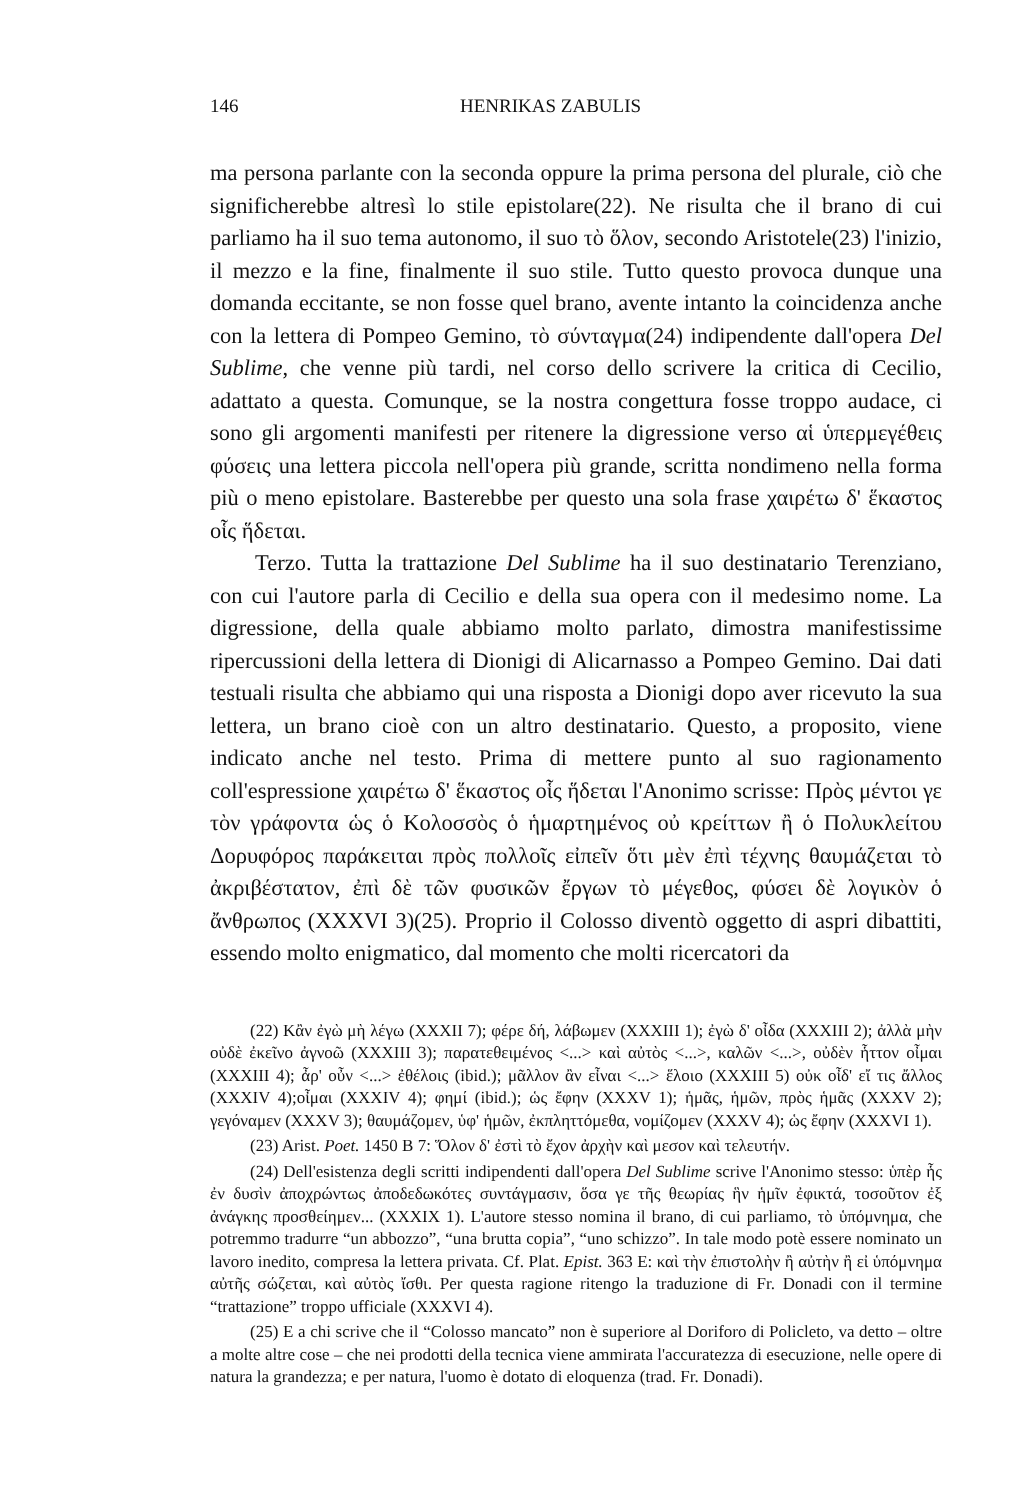146 HENRIKAS ZABULIS
ma persona parlante con la seconda oppure la prima persona del plurale, ciò che significherebbe altresì lo stile epistolare(22). Ne risulta che il brano di cui parliamo ha il suo tema autonomo, il suo τὸ ὅλον, secondo Aristotele(23) l'inizio, il mezzo e la fine, finalmente il suo stile. Tutto questo provoca dunque una domanda eccitante, se non fosse quel brano, avente intanto la coincidenza anche con la lettera di Pompeo Gemino, τὸ σύνταγμα(24) indipendente dall'opera Del Sublime, che venne più tardi, nel corso dello scrivere la critica di Cecilio, adattato a questa. Comunque, se la nostra congettura fosse troppo audace, ci sono gli argomenti manifesti per ritenere la digressione verso αἱ ὑπερμεγέθεις φύσεις una lettera piccola nell'opera più grande, scritta nondimeno nella forma più o meno epistolare. Basterebbe per questo una sola frase χαιρέτω δ' ἕκαστος οἷς ἥδεται.
Terzo. Tutta la trattazione Del Sublime ha il suo destinatario Terenziano, con cui l'autore parla di Cecilio e della sua opera con il medesimo nome. La digressione, della quale abbiamo molto parlato, dimostra manifestissime ripercussioni della lettera di Dionigi di Alicarnasso a Pompeo Gemino. Dai dati testuali risulta che abbiamo qui una risposta a Dionigi dopo aver ricevuto la sua lettera, un brano cioè con un altro destinatario. Questo, a proposito, viene indicato anche nel testo. Prima di mettere punto al suo ragionamento coll'espressione χαιρέτω δ' ἕκαστος οἷς ἥδεται l'Anonimo scrisse: Πρὸς μέντοι γε τὸν γράφοντα ὡς ὁ Κολοσσὸς ὁ ἡμαρτημένος οὐ κρείττων ἢ ὁ Πολυκλείτου Δορυφόρος παράκειται πρὸς πολλοῖς εἰπεῖν ὅτι μὲν ἐπὶ τέχνης θαυμάζεται τὸ ἀκριβέστατον, ἐπὶ δὲ τῶν φυσικῶν ἔργων τὸ μέγεθος, φύσει δὲ λογικὸν ὁ ἄνθρωπος (XXXVI 3)(25). Proprio il Colosso diventò oggetto di aspri dibattiti, essendo molto enigmatico, dal momento che molti ricercatori da
(22) Κἂν ἐγὼ μὴ λέγω (XXXII 7); φέρε δή, λάβωμεν (XXXIII 1); ἐγὼ δ' οἶδα (XXXIII 2); ἀλλὰ μὴν οὐδὲ ἐκεῖνο ἀγνοῶ (XXXIII 3); παρατεθειμένος <...> καὶ αὐτὸς <...>, καλῶν <...>, οὐδὲν ἧττον οἶμαι (XXXIII 4); ἆρ' οὖν <...> ἐθέλοις (ibid.); μᾶλλον ἂν εἶναι <...> ἕλοιο (XXXIII 5) οὐκ οἶδ' εἴ τις ἄλλος (XXXIV 4);οἶμαι (XXXIV 4); φημί (ibid.); ὡς ἔφην (XXXV 1); ἡμᾶς, ἡμῶν, πρὸς ἡμᾶς (XXXV 2); γεγόναμεν (XXXV 3); θαυμάζομεν, ὑφ' ἡμῶν, ἐκπληττόμεθα, νομίζομεν (XXXV 4); ὡς ἔφην (XXXVI 1).
(23) Arist. Poet. 1450 B 7: Ὅλον δ' ἐστὶ τὸ ἔχον ἀρχὴν καὶ μεσον καὶ τελευτήν.
(24) Dell'esistenza degli scritti indipendenti dall'opera Del Sublime scrive l'Anonimo stesso: ὑπὲρ ἧς ἐν δυσὶν ἀποχρώντως ἀποδεδωκότες συντάγμασιν, ὅσα γε τῆς θεωρίας ἣν ἡμῖν ἐφικτά, τοσοῦτον ἐξ ἀνάγκης προσθείημεν... (XXXIX 1). L'autore stesso nomina il brano, di cui parliamo, τὸ ὑπόμνημα, che potremmo tradurre “un abbozzo”, “una brutta copia”, “uno schizzo”. In tale modo potè essere nominato un lavoro inedito, compresa la lettera privata. Cf. Plat. Epist. 363 E: καὶ τὴν ἐπιστολὴν ἢ αὐτὴν ἢ εἰ ὑπόμνημα αὐτῆς σώζεται, καὶ αὐτὸς ἴσθι. Per questa ragione ritengo la traduzione di Fr. Donadi con il termine “trattazione” troppo ufficiale (XXXVI 4).
(25) E a chi scrive che il “Colosso mancato” non è superiore al Doriforo di Policleto, va detto – oltre a molte altre cose – che nei prodotti della tecnica viene ammirata l'accuratezza di esecuzione, nelle opere di natura la grandezza; e per natura, l'uomo è dotato di eloquenza (trad. Fr. Donadi).